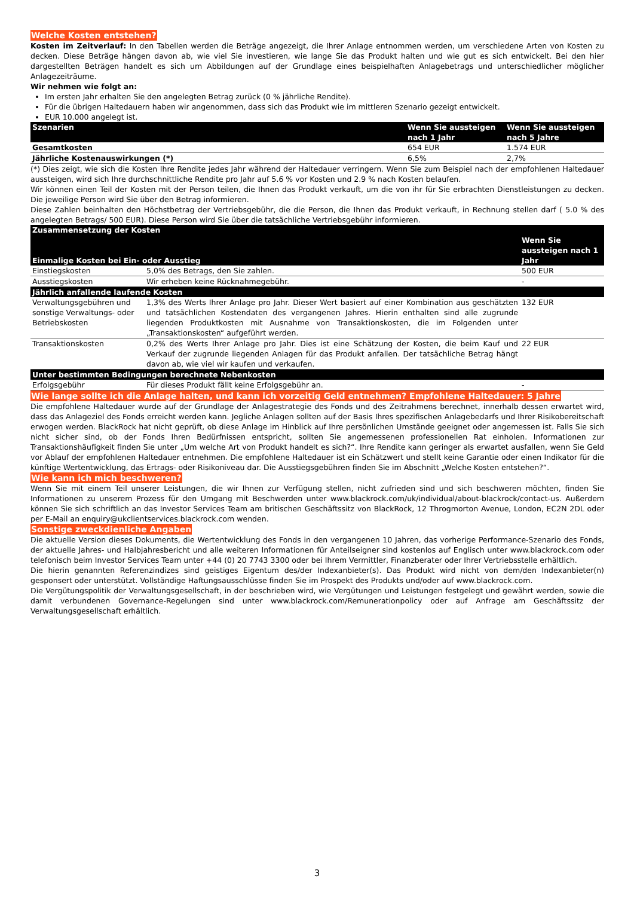Welche Kosten entstehen?
Kosten im Zeitverlauf: In den Tabellen werden die Beträge angezeigt, die Ihrer Anlage entnommen werden, um verschiedene Arten von Kosten zu decken. Diese Beträge hängen davon ab, wie viel Sie investieren, wie lange Sie das Produkt halten und wie gut es sich entwickelt. Bei den hier dargestellten Beträgen handelt es sich um Abbildungen auf der Grundlage eines beispielhaften Anlagebetrags und unterschiedlicher möglicher Anlagezeiträume.
Wir nehmen wie folgt an:
Im ersten Jahr erhalten Sie den angelegten Betrag zurück (0 % jährliche Rendite).
Für die übrigen Haltedauern haben wir angenommen, dass sich das Produkt wie im mittleren Szenario gezeigt entwickelt.
EUR 10.000 angelegt ist.
| Szenarien | Wenn Sie aussteigen nach 1 Jahr | Wenn Sie aussteigen nach 5 Jahre |
| --- | --- | --- |
| Gesamtkosten | 654 EUR | 1.574 EUR |
| Jährliche Kostenauswirkungen (*) | 6,5% | 2,7% |
(*) Dies zeigt, wie sich die Kosten Ihre Rendite jedes Jahr während der Haltedauer verringern. Wenn Sie zum Beispiel nach der empfohlenen Haltedauer aussteigen, wird sich Ihre durchschnittliche Rendite pro Jahr auf 5.6 % vor Kosten und 2.9 % nach Kosten belaufen.
Wir können einen Teil der Kosten mit der Person teilen, die Ihnen das Produkt verkauft, um die von ihr für Sie erbrachten Dienstleistungen zu decken. Die jeweilige Person wird Sie über den Betrag informieren.
Diese Zahlen beinhalten den Höchstbetrag der Vertriebsgebühr, die die Person, die Ihnen das Produkt verkauft, in Rechnung stellen darf ( 5.0 % des angelegten Betrags/ 500 EUR). Diese Person wird Sie über die tatsächliche Vertriebsgebühr informieren.
| Zusammensetzung der Kosten | | |
| --- | --- | --- |
| Einmalige Kosten bei Ein- oder Ausstieg | | Wenn Sie aussteigen nach 1 Jahr |
| Einstiegskosten | 5,0% des Betrags, den Sie zahlen. | 500 EUR |
| Ausstiegskosten | Wir erheben keine Rücknahmegebühr. | - |
| Jährlich anfallende laufende Kosten | | |
| Verwaltungsgebühren und sonstige Verwaltungs- oder Betriebskosten | 1,3% des Werts Ihrer Anlage pro Jahr. Dieser Wert basiert auf einer Kombination aus geschätzten und tatsächlichen Kostendaten des vergangenen Jahres. Hierin enthalten sind alle zugrunde liegenden Produktkosten mit Ausnahme von Transaktionskosten, die im Folgenden unter „Transaktionskosten“ aufgeführt werden. | 132 EUR |
| Transaktionskosten | 0,2% des Werts Ihrer Anlage pro Jahr. Dies ist eine Schätzung der Kosten, die beim Kauf und Verkauf der zugrunde liegenden Anlagen für das Produkt anfallen. Der tatsächliche Betrag hängt davon ab, wie viel wir kaufen und verkaufen. | 22 EUR |
| Unter bestimmten Bedingungen berechnete Nebenkosten | | |
| Erfolgsgebühr | Für dieses Produkt fällt keine Erfolgsgebühr an. | - |
Wie lange sollte ich die Anlage halten, und kann ich vorzeitig Geld entnehmen? Empfohlene Haltedauer: 5 Jahre
Die empfohlene Haltedauer wurde auf der Grundlage der Anlagestrategie des Fonds und des Zeitrahmens berechnet, innerhalb dessen erwartet wird, dass das Anlageziel des Fonds erreicht werden kann. Jegliche Anlagen sollten auf der Basis Ihres spezifischen Anlagebedarfs und Ihrer Risikobereitschaft erwogen werden. BlackRock hat nicht geprüft, ob diese Anlage im Hinblick auf Ihre persönlichen Umstände geeignet oder angemessen ist. Falls Sie sich nicht sicher sind, ob der Fonds Ihren Bedürfnissen entspricht, sollten Sie angemessenen professionellen Rat einholen. Informationen zur Transaktionshäufigkeit finden Sie unter „Um welche Art von Produkt handelt es sich?“. Ihre Rendite kann geringer als erwartet ausfallen, wenn Sie Geld vor Ablauf der empfohlenen Haltedauer entnehmen. Die empfohlene Haltedauer ist ein Schätzwert und stellt keine Garantie oder einen Indikator für die künftige Wertentwicklung, das Ertrags- oder Risikoniveau dar. Die Ausstiegsgebühren finden Sie im Abschnitt „Welche Kosten entstehen?“.
Wie kann ich mich beschweren?
Wenn Sie mit einem Teil unserer Leistungen, die wir Ihnen zur Verfügung stellen, nicht zufrieden sind und sich beschweren möchten, finden Sie Informationen zu unserem Prozess für den Umgang mit Beschwerden unter www.blackrock.com/uk/individual/about-blackrock/contact-us. Außerdem können Sie sich schriftlich an das Investor Services Team am britischen Geschäftssitz von BlackRock, 12 Throgmorton Avenue, London, EC2N 2DL oder per E-Mail an enquiry@ukclientservices.blackrock.com wenden.
Sonstige zweckdienliche Angaben
Die aktuelle Version dieses Dokuments, die Wertentwicklung des Fonds in den vergangenen 10 Jahren, das vorherige Performance-Szenario des Fonds, der aktuelle Jahres- und Halbjahresbericht und alle weiteren Informationen für Anteilseigner sind kostenlos auf Englisch unter www.blackrock.com oder telefonisch beim Investor Services Team unter +44 (0) 20 7743 3300 oder bei Ihrem Vermittler, Finanzberater oder Ihrer Vertriebsstelle erhältlich.
Die hierin genannten Referenzindizes sind geistiges Eigentum des/der Indexanbieter(s). Das Produkt wird nicht von dem/den Indexanbieter(n) gesponsert oder unterstützt. Vollständige Haftungsausschlüsse finden Sie im Prospekt des Produkts und/oder auf www.blackrock.com.
Die Vergütungspolitik der Verwaltungsgesellschaft, in der beschrieben wird, wie Vergütungen und Leistungen festgelegt und gewährt werden, sowie die damit verbundenen Governance-Regelungen sind unter www.blackrock.com/Remunerationpolicy oder auf Anfrage am Geschäftssitz der Verwaltungsgesellschaft erhältlich.
3